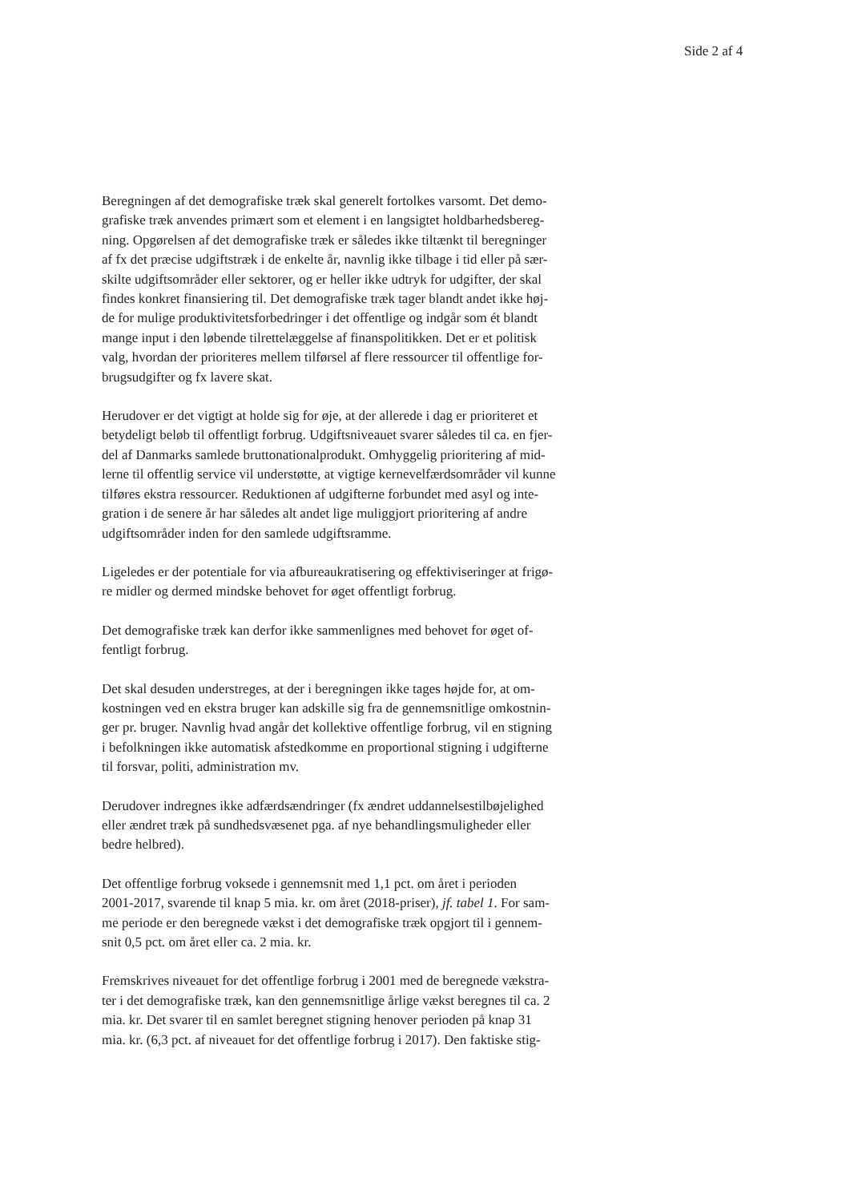Side 2 af 4
Beregningen af det demografiske træk skal generelt fortolkes varsomt. Det demo-
grafiske træk anvendes primært som et element i en langsigtet holdbarhedsbereg-
ning. Opgørelsen af det demografiske træk er således ikke tiltænkt til beregninger
af fx det præcise udgiftstræk i de enkelte år, navnlig ikke tilbage i tid eller på sær-
skilte udgiftsområder eller sektorer, og er heller ikke udtryk for udgifter, der skal
findes konkret finansiering til. Det demografiske træk tager blandt andet ikke høj-
de for mulige produktivitetsforbedringer i det offentlige og indgår som ét blandt
mange input i den løbende tilrettelæggelse af finanspolitikken. Det er et politisk
valg, hvordan der prioriteres mellem tilførsel af flere ressourcer til offentlige for-
brugsudgifter og fx lavere skat.
Herudover er det vigtigt at holde sig for øje, at der allerede i dag er prioriteret et
betydeligt beløb til offentligt forbrug. Udgiftsniveauet svarer således til ca. en fjer-
del af Danmarks samlede bruttonationalprodukt. Omhyggelig prioritering af mid-
lerne til offentlig service vil understøtte, at vigtige kernevelfærdsområder vil kunne
tilføres ekstra ressourcer. Reduktionen af udgifterne forbundet med asyl og inte-
gration i de senere år har således alt andet lige muliggjort prioritering af andre
udgiftsområder inden for den samlede udgiftsramme.
Ligeledes er der potentiale for via afbureaukratisering og effektiviseringer at frigø-
re midler og dermed mindske behovet for øget offentligt forbrug.
Det demografiske træk kan derfor ikke sammenlignes med behovet for øget of-
fentligt forbrug.
Det skal desuden understreges, at der i beregningen ikke tages højde for, at om-
kostningen ved en ekstra bruger kan adskille sig fra de gennemsnitlige omkostnin-
ger pr. bruger. Navnlig hvad angår det kollektive offentlige forbrug, vil en stigning
i befolkningen ikke automatisk afstedkomme en proportional stigning i udgifterne
til forsvar, politi, administration mv.
Derudover indregnes ikke adfærdsændringer (fx ændret uddannelsestilbøjelighed
eller ændret træk på sundhedsvæsenet pga. af nye behandlingsmuligheder eller
bedre helbred).
Det offentlige forbrug voksede i gennemsnit med 1,1 pct. om året i perioden
2001-2017, svarende til knap 5 mia. kr. om året (2018-priser), jf. tabel 1. For sam-
me periode er den beregnede vækst i det demografiske træk opgjort til i gennem-
snit 0,5 pct. om året eller ca. 2 mia. kr.
Fremskrives niveauet for det offentlige forbrug i 2001 med de beregnede vækstra-
ter i det demografiske træk, kan den gennemsnitlige årlige vækst beregnes til ca. 2
mia. kr. Det svarer til en samlet beregnet stigning henover perioden på knap 31
mia. kr. (6,3 pct. af niveauet for det offentlige forbrug i 2017). Den faktiske stig-